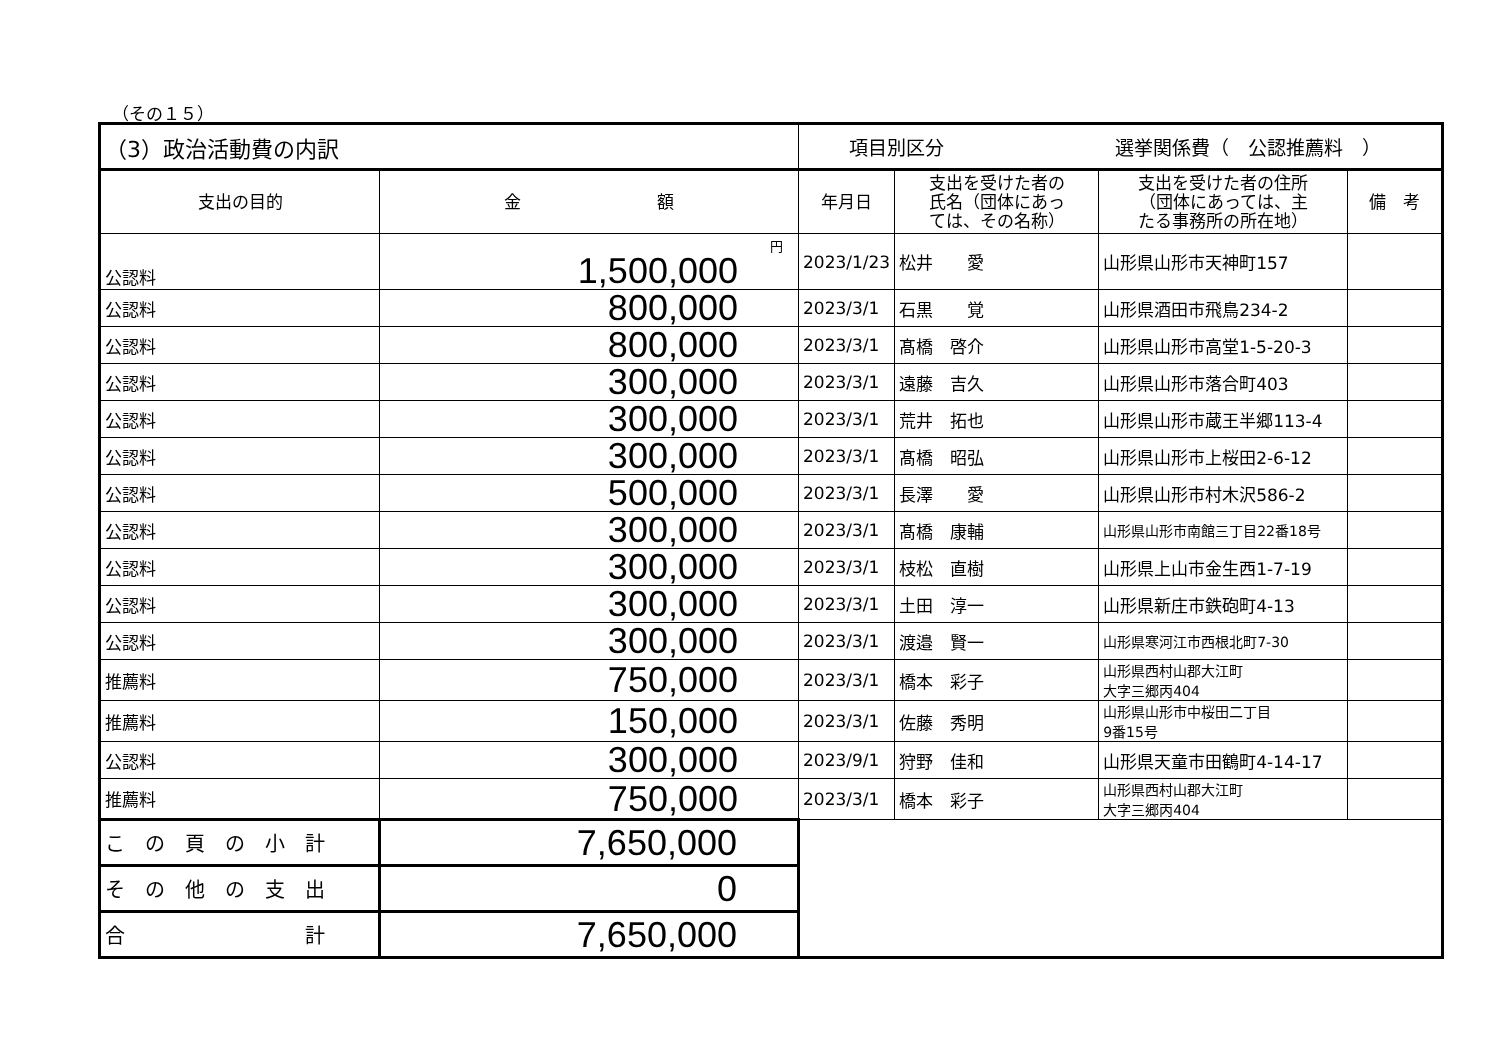（その１５）
| （3）政治活動費の内訳 | | 項目別区分 選挙関係費（ 公認推薦料 ） | | | |
| 支出の目的 | 金 額 | 年月日 | 支出を受けた者の 氏名（団体にあっ ては、その名称） | 支出を受けた者の住所 （団体にあっては、主 たる事務所の所在地） | 備 考 |
| 公認料 | 円 1,500,000 | 2023/1/23 | 松井 愛 | 山形県山形市天神町157 | |
| 公認料 | 800,000 | 2023/3/1 | 石黒 覚 | 山形県酒田市飛鳥234-2 | |
| 公認料 | 800,000 | 2023/3/1 | 髙橋 啓介 | 山形県山形市高堂1-5-20-3 | |
| 公認料 | 300,000 | 2023/3/1 | 遠藤 吉久 | 山形県山形市落合町403 | |
| 公認料 | 300,000 | 2023/3/1 | 荒井 拓也 | 山形県山形市蔵王半郷113-4 | |
| 公認料 | 300,000 | 2023/3/1 | 髙橋 昭弘 | 山形県山形市上桜田2-6-12 | |
| 公認料 | 500,000 | 2023/3/1 | 長澤 愛 | 山形県山形市村木沢586-2 | |
| 公認料 | 300,000 | 2023/3/1 | 髙橋 康輔 | 山形県山形市南館三丁目22番18号 | |
| 公認料 | 300,000 | 2023/3/1 | 枝松 直樹 | 山形県上山市金生西1-7-19 | |
| 公認料 | 300,000 | 2023/3/1 | 土田 淳一 | 山形県新庄市鉄砲町4-13 | |
| 公認料 | 300,000 | 2023/3/1 | 渡邉 賢一 | 山形県寒河江市西根北町7-30 | |
| 推薦料 | 750,000 | 2023/3/1 | 橋本 彩子 | 山形県西村山郡大江町 大字三郷丙404 | |
| 推薦料 | 150,000 | 2023/3/1 | 佐藤 秀明 | 山形県山形市中桜田二丁目 9番15号 | |
| 公認料 | 300,000 | 2023/9/1 | 狩野 佳和 | 山形県天童市田鶴町4-14-17 | |
| 推薦料 | 750,000 | 2023/3/1 | 橋本 彩子 | 山形県西村山郡大江町 大字三郷丙404 | |
| こ の 頁 の 小 計 | 7,650,000 | | | | |
| そ の 他 の 支 出 | 0 | | | | |
| 合 計 | 7,650,000 | | | | |